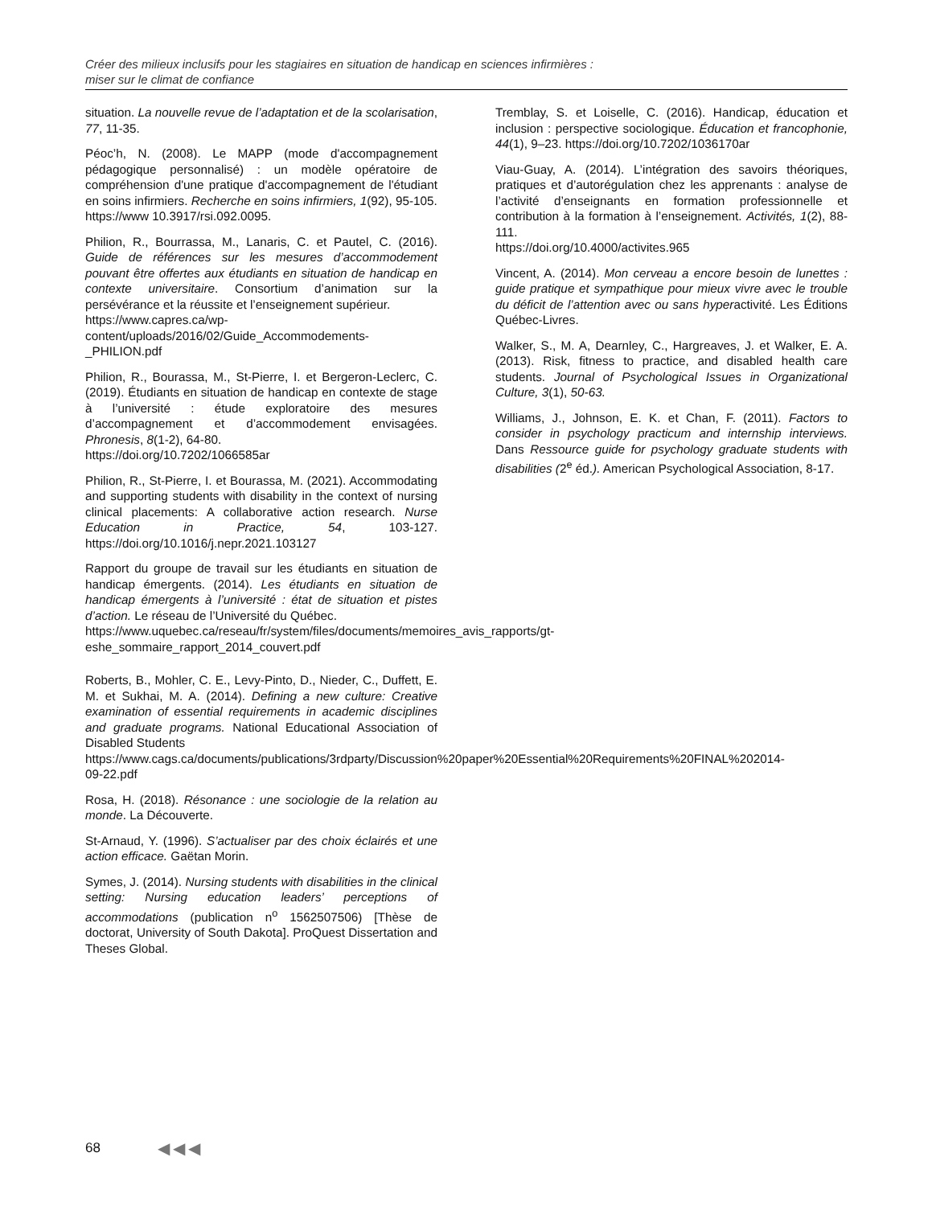Créer des milieux inclusifs pour les stagiaires en situation de handicap en sciences infirmières :
miser sur le climat de confiance
situation. La nouvelle revue de l’adaptation et de la scolarisation, 77, 11-35.
Péoc’h, N. (2008). Le MAPP (mode d'accompagnement pédagogique personnalisé) : un modèle opératoire de compréhension d'une pratique d'accompagnement de l'étudiant en soins infirmiers. Recherche en soins infirmiers, 1(92), 95-105.
https://www 10.3917/rsi.092.0095.
Philion, R., Bourrassa, M., Lanaris, C. et Pautel, C. (2016). Guide de références sur les mesures d’accommodement pouvant être offertes aux étudiants en situation de handicap en contexte universitaire. Consortium d’animation sur la persévérance et la réussite et l’enseignement supérieur.
https://www.capres.ca/wp-content/uploads/2016/02/Guide_Accommodements-_PHILION.pdf
Philion, R., Bourassa, M., St-Pierre, I. et Bergeron-Leclerc, C. (2019). Étudiants en situation de handicap en contexte de stage à l’université : étude exploratoire des mesures d’accompagnement et d’accommodement envisagées. Phronesis, 8(1-2), 64-80.
https://doi.org/10.7202/1066585ar
Philion, R., St-Pierre, I. et Bourassa, M. (2021). Accommodating and supporting students with disability in the context of nursing clinical placements: A collaborative action research. Nurse Education in Practice, 54, 103-127. https://doi.org/10.1016/j.nepr.2021.103127
Rapport du groupe de travail sur les étudiants en situation de handicap émergents. (2014). Les étudiants en situation de handicap émergents à l’université : état de situation et pistes d’action. Le réseau de l’Université du Québec.
https://www.uquebec.ca/reseau/fr/system/files/documents/memoires_avis_rapports/gt-eshe_sommaire_rapport_2014_couvert.pdf
Roberts, B., Mohler, C. E., Levy-Pinto, D., Nieder, C., Duffett, E. M. et Sukhai, M. A. (2014). Defining a new culture: Creative examination of essential requirements in academic disciplines and graduate programs. National Educational Association of Disabled Students
https://www.cags.ca/documents/publications/3rdparty/Discussion%20paper%20Essential%20Requirements%20FINAL%202014-09-22.pdf
Rosa, H. (2018). Résonance : une sociologie de la relation au monde. La Découverte.
St-Arnaud, Y. (1996). S’actualiser par des choix éclairés et une action efficace. Gaëtan Morin.
Symes, J. (2014). Nursing students with disabilities in the clinical setting: Nursing education leaders’ perceptions of accommodations (publication n<sup>o</sup> 1562507506) [Thèse de doctorat, University of South Dakota]. ProQuest Dissertation and Theses Global.
Tremblay, S. et Loiselle, C. (2016). Handicap, éducation et inclusion : perspective sociologique. Éducation et francophonie, 44(1), 9–23. https://doi.org/10.7202/1036170ar
Viau-Guay, A. (2014). L’intégration des savoirs théoriques, pratiques et d’autorégulation chez les apprenants : analyse de l’activité d’enseignants en formation professionnelle et contribution à la formation à l’enseignement. Activités, 1(2), 88-111.
https://doi.org/10.4000/activites.965
Vincent, A. (2014). Mon cerveau a encore besoin de lunettes : guide pratique et sympathique pour mieux vivre avec le trouble du déficit de l’attention avec ou sans hyperactivité. Les Éditions Québec-Livres.
Walker, S., M. A, Dearnley, C., Hargreaves, J. et Walker, E. A. (2013). Risk, fitness to practice, and disabled health care students. Journal of Psychological Issues in Organizational Culture, 3(1), 50-63.
Williams, J., Johnson, E. K. et Chan, F. (2011). Factors to consider in psychology practicum and internship interviews. Dans Ressource guide for psychology graduate students with disabilities (2<sup>e</sup> éd.). American Psychological Association, 8-17.
68 ◀◀◀